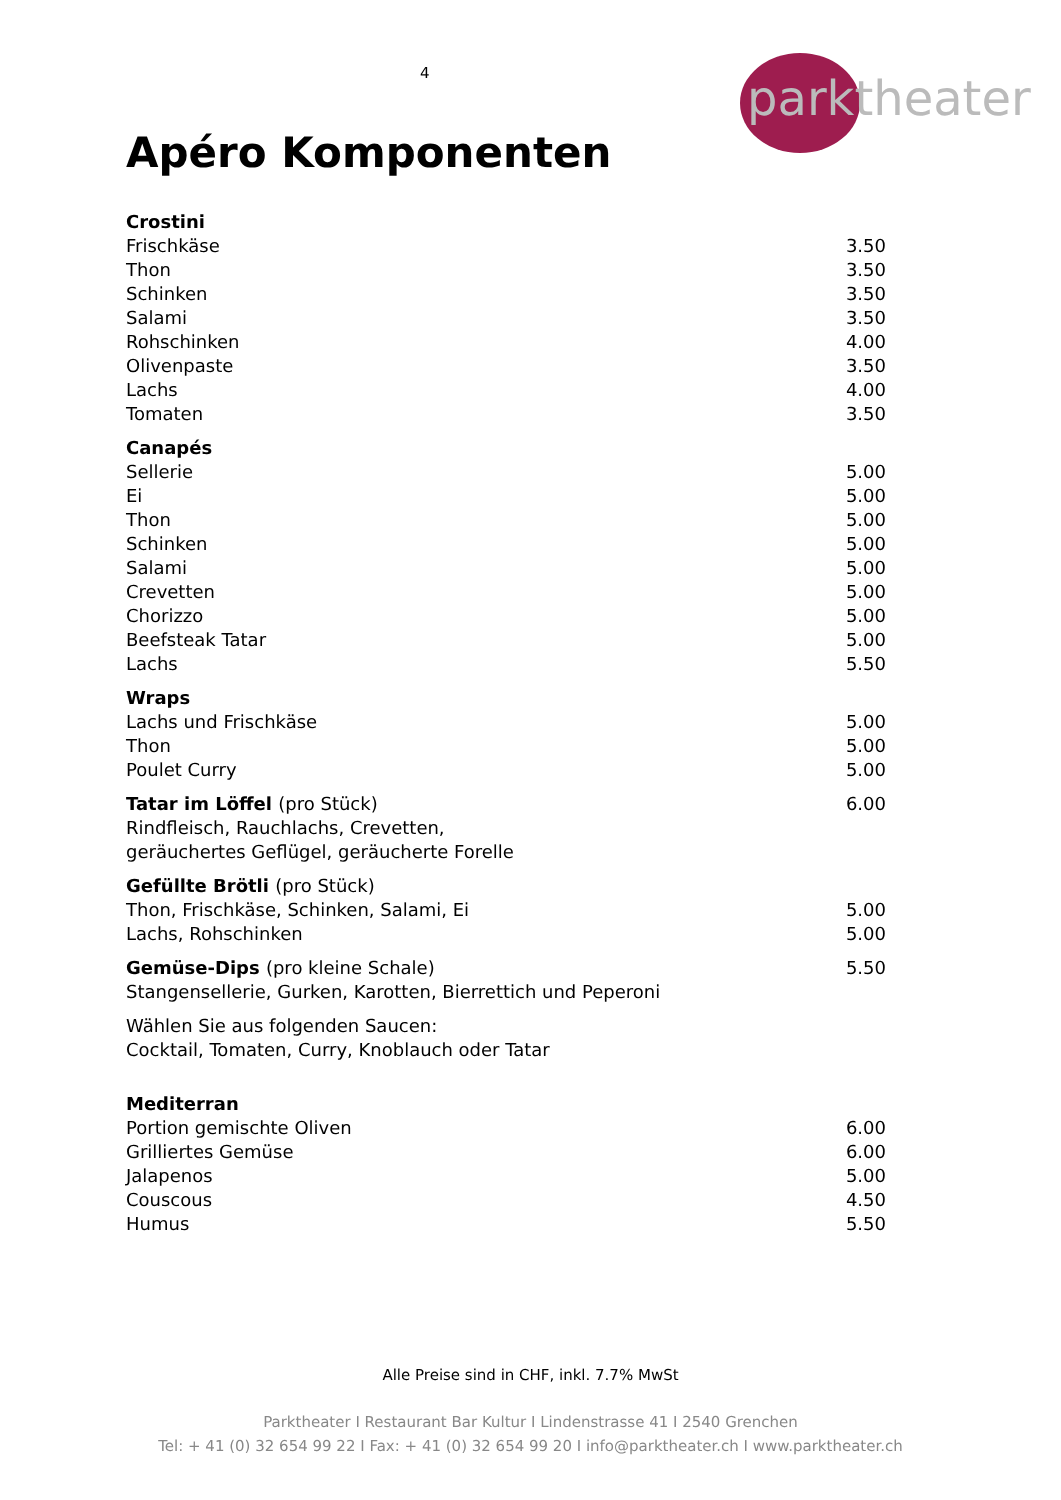4
parktheater
Apéro Komponenten
| Crostini | |
| Frischkäse | 3.50 |
| Thon | 3.50 |
| Schinken | 3.50 |
| Salami | 3.50 |
| Rohschinken | 4.00 |
| Olivenpaste | 3.50 |
| Lachs | 4.00 |
| Tomaten | 3.50 |
| Canapés | |
| Sellerie | 5.00 |
| Ei | 5.00 |
| Thon | 5.00 |
| Schinken | 5.00 |
| Salami | 5.00 |
| Crevetten | 5.00 |
| Chorizzo | 5.00 |
| Beefsteak Tatar | 5.00 |
| Lachs | 5.50 |
| Wraps | |
| Lachs und Frischkäse | 5.00 |
| Thon | 5.00 |
| Poulet Curry | 5.00 |
| Tatar im Löffel (pro Stück) | 6.00 |
| Rindfleisch, Rauchlachs, Crevetten, geräuchertes Geflügel, geräucherte Forelle | |
| Gefüllte Brötli (pro Stück) | |
| Thon, Frischkäse, Schinken, Salami, Ei | 5.00 |
| Lachs, Rohschinken | 5.00 |
| Gemüse-Dips (pro kleine Schale) | 5.50 |
| Stangensellerie, Gurken, Karotten, Bierrettich und Peperoni | |
| Wählen Sie aus folgenden Saucen: Cocktail, Tomaten, Curry, Knoblauch oder Tatar | |
| Mediterran | |
| Portion gemischte Oliven | 6.00 |
| Grilliertes Gemüse | 6.00 |
| Jalapenos | 5.00 |
| Couscous | 4.50 |
| Humus | 5.50 |
Alle Preise sind in CHF, inkl. 7.7% MwSt
Parktheater I Restaurant Bar Kultur I Lindenstrasse 41 I 2540 Grenchen
Tel: + 41 (0) 32 654 99 22 I Fax: + 41 (0) 32 654 99 20 I info@parktheater.ch I www.parktheater.ch